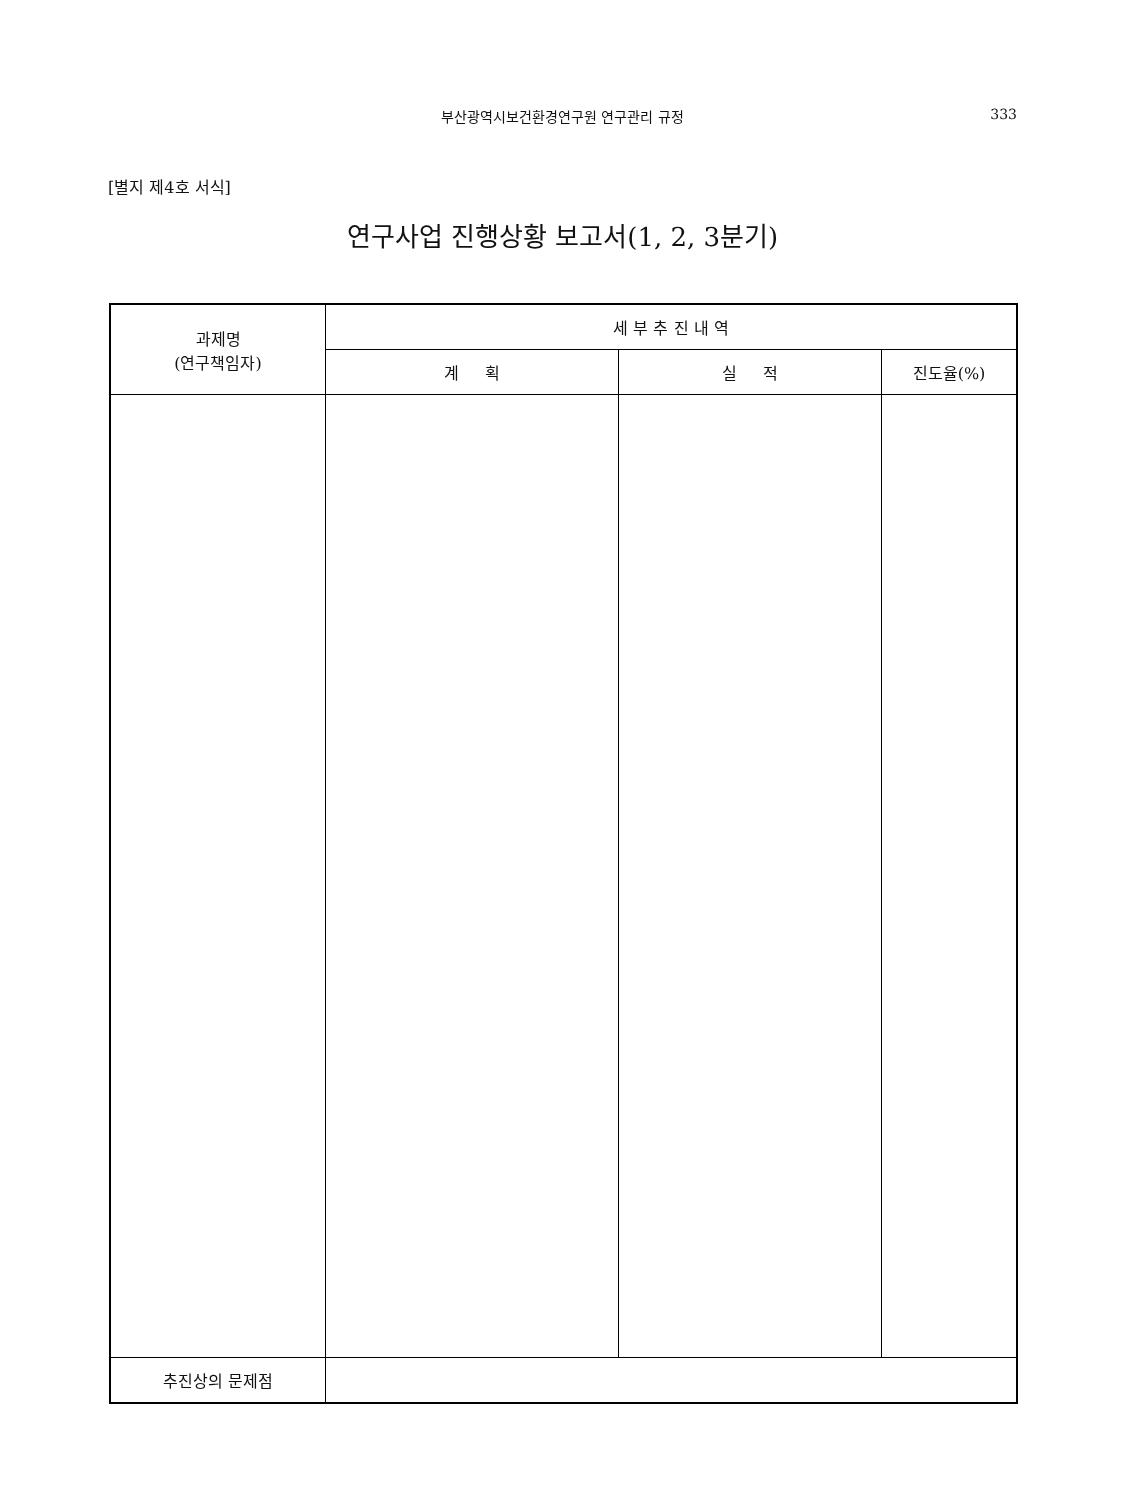부산광역시보건환경연구원 연구관리 규정
333
[별지 제4호 서식]
연구사업 진행상황 보고서(1, 2, 3분기)
| 과제명 (연구책임자) | 세 부 추 진 내 역 | | |
| --- | --- | --- | --- |
| | 계 획 | 실 적 | 진도율(%) |
| 추진상의 문제점 | | | |